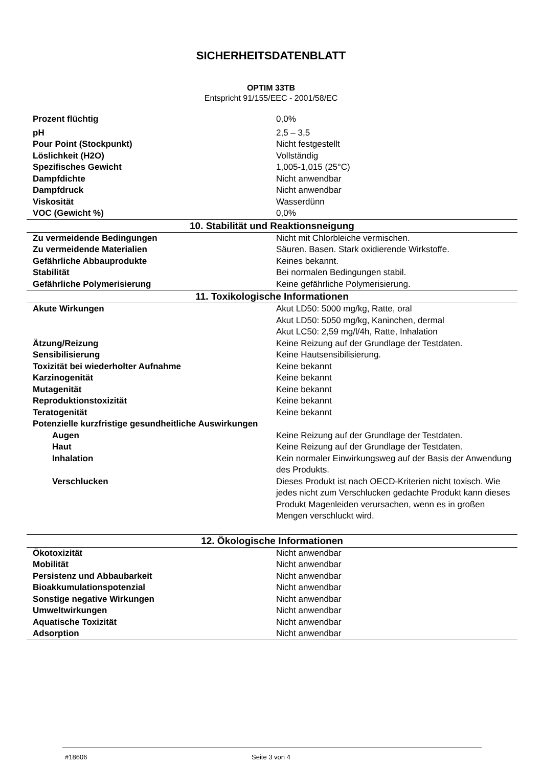SICHERHEITSDATENBLATT
OPTIM 33TB
Entspricht 91/155/EEC - 2001/58/EC
| Prozent flüchtig | 0,0% |
| pH | 2,5 – 3,5 |
| Pour Point (Stockpunkt) | Nicht festgestellt |
| Löslichkeit (H2O) | Vollständig |
| Spezifisches Gewicht | 1,005-1,015 (25°C) |
| Dampfdichte | Nicht anwendbar |
| Dampfdruck | Nicht anwendbar |
| Viskosität | Wasserdünn |
| VOC (Gewicht %) | 0,0% |
| 10. Stabilität und Reaktionsneigung | |
| Zu vermeidende Bedingungen | Nicht mit Chlorbleiche vermischen. |
| Zu vermeidende Materialien | Säuren. Basen. Stark oxidierende Wirkstoffe. |
| Gefährliche Abbauprodukte | Keines bekannt. |
| Stabilität | Bei normalen Bedingungen stabil. |
| Gefährliche Polymerisierung | Keine gefährliche Polymerisierung. |
| 11. Toxikologische Informationen | |
| Akute Wirkungen | Akut LD50: 5000 mg/kg, Ratte, oral Akut LD50: 5050 mg/kg, Kaninchen, dermal Akut LC50: 2,59 mg/l/4h, Ratte, Inhalation |
| Ätzung/Reizung | Keine Reizung auf der Grundlage der Testdaten. |
| Sensibilisierung | Keine Hautsensibilisierung. |
| Toxizität bei wiederholter Aufnahme | Keine bekannt |
| Karzinogenität | Keine bekannt |
| Mutagenität | Keine bekannt |
| Reproduktionstoxizität | Keine bekannt |
| Teratogenität | Keine bekannt |
| Potenzielle kurzfristige gesundheitliche Auswirkungen | |
| Augen | Keine Reizung auf der Grundlage der Testdaten. |
| Haut | Keine Reizung auf der Grundlage der Testdaten. |
| Inhalation | Kein normaler Einwirkungsweg auf der Basis der Anwendung des Produkts. |
| Verschlucken | Dieses Produkt ist nach OECD-Kriterien nicht toxisch. Wie jedes nicht zum Verschlucken gedachte Produkt kann dieses Produkt Magenleiden verursachen, wenn es in großen Mengen verschluckt wird. |
| 12. Ökologische Informationen | |
| Ökotoxizität | Nicht anwendbar |
| Mobilität | Nicht anwendbar |
| Persistenz und Abbaubarkeit | Nicht anwendbar |
| Bioakkumulationspotenzial | Nicht anwendbar |
| Sonstige negative Wirkungen | Nicht anwendbar |
| Umweltwirkungen | Nicht anwendbar |
| Aquatische Toxizität | Nicht anwendbar |
| Adsorption | Nicht anwendbar |
#18606 Seite 3 von 4